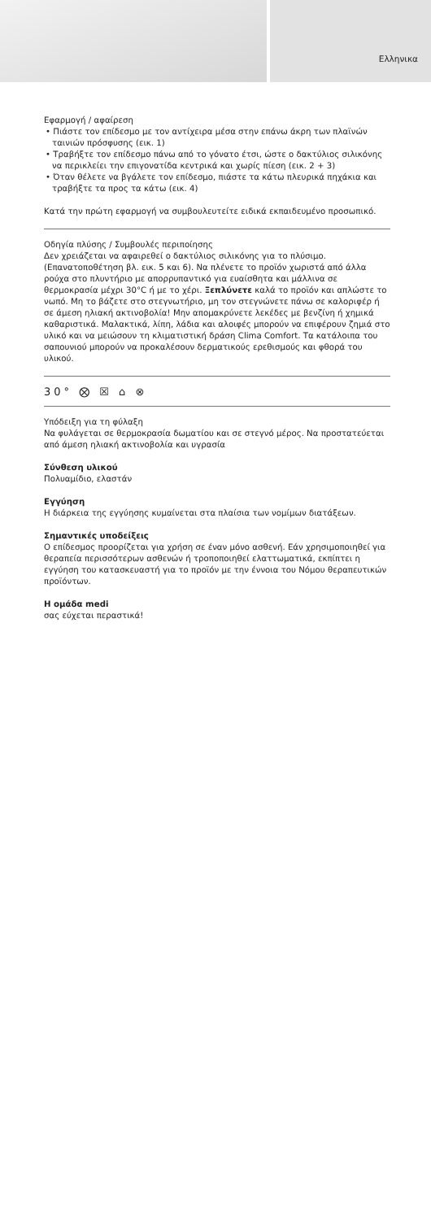Ελληνικα
Εφαρμογή / αφαίρεση
• Πιάστε τον επίδεσμο με τον αντίχειρα μέσα στην επάνω άκρη των πλαϊνών ταινιών πρόσφυσης (εικ. 1)
• Τραβήξτε τον επίδεσμο πάνω από το γόνατο έτσι, ώστε ο δακτύλιος σιλικόνης να περικλείει την επιγονατίδα κεντρικά και χωρίς πίεση (εικ. 2 + 3)
• Όταν θέλετε να βγάλετε τον επίδεσμο, πιάστε τα κάτω πλευρικά πηχάκια και τραβήξτε τα προς τα κάτω (εικ. 4)
Κατά την πρώτη εφαρμογή να συμβουλευτείτε ειδικά εκπαιδευμένο προσωπικό.
Οδηγία πλύσης / Συμβουλές περιποίησης
Δεν χρειάζεται να αφαιρεθεί ο δακτύλιος σιλικόνης για το πλύσιμο. (Επανατοποθέτηση βλ. εικ. 5 και 6). Να πλένετε το προϊόν χωριστά από άλλα ρούχα στο πλυντήριο με απορρυπαντικό για ευαίσθητα και μάλλινα σε θερμοκρασία μέχρι 30°C ή με το χέρι. Ξεπλύνετε καλά το προϊόν και απλώστε το νωπό. Μη το βάζετε στο στεγνωτήριο, μη τον στεγνώνετε πάνω σε καλοριφέρ ή σε άμεση ηλιακή ακτινοβολία! Μην απομακρύνετε λεκέδες με βενζίνη ή χημικά καθαριστικά. Μαλακτικά, λίπη, λάδια και αλοιφές μπορούν να επιφέρουν ζημιά στο υλικό και να μειώσουν τη κλιματιστική δράση Clima Comfort. Τα κατάλοιπα του σαπουνιού μπορούν να προκαλέσουν δερματικούς ερεθισμούς και φθορά του υλικού.
30° ⨂ ☒ ⌂ ⊗
Υπόδειξη για τη φύλαξη
Να φυλάγεται σε θερμοκρασία δωματίου και σε στεγνό μέρος. Να προστατεύεται από άμεση ηλιακή ακτινοβολία και υγρασία
Σύνθεση υλικού
Πολυαμίδιο, ελαστάν
Εγγύηση
Η διάρκεια της εγγύησης κυμαίνεται στα πλαίσια των νομίμων διατάξεων.
Σημαντικές υποδείξεις
Ο επίδεσμος προορίζεται για χρήση σε έναν μόνο ασθενή. Εάν χρησιμοποιηθεί για θεραπεία περισσότερων ασθενών ή τροποποιηθεί ελαττωματικά, εκπίπτει η εγγύηση του κατασκευαστή για το προϊόν με την έννοια του Νόμου θεραπευτικών προϊόντων.
Η ομάδα medi
σας εύχεται περαστικά!